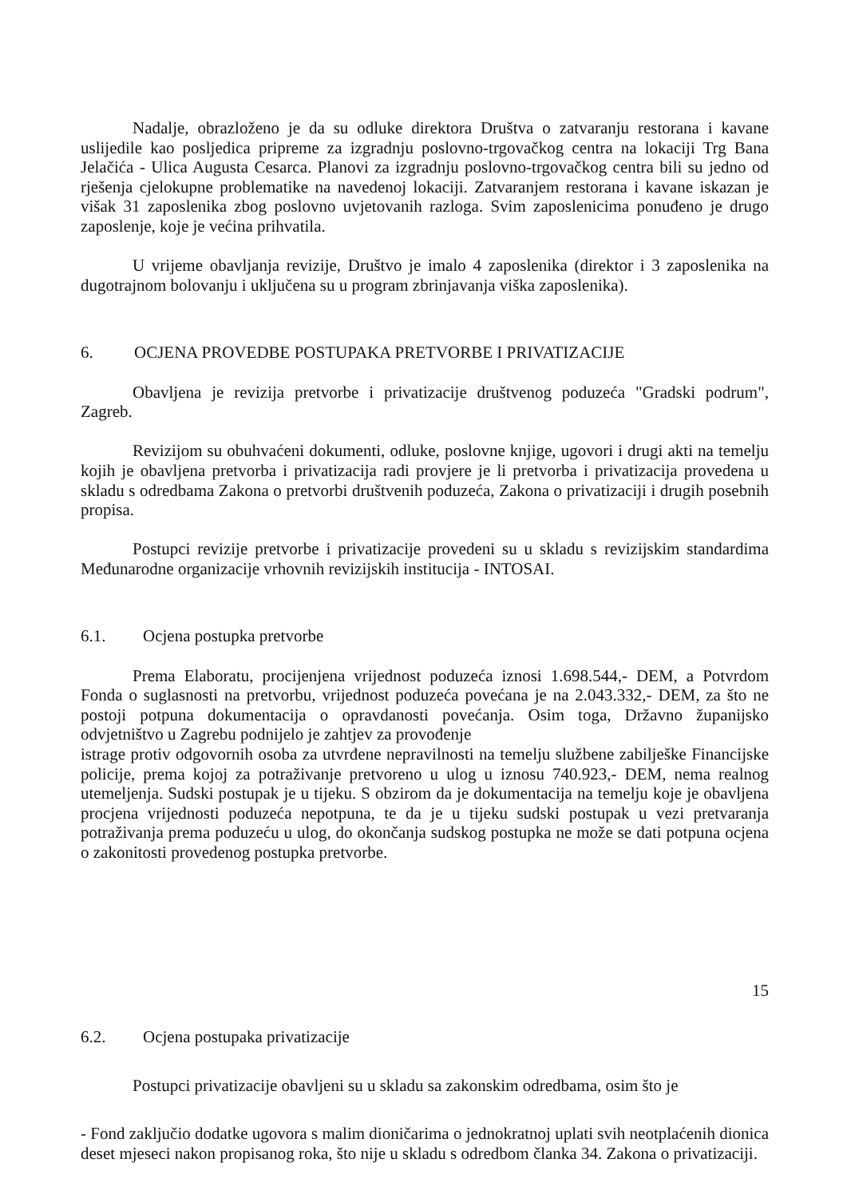Nadalje, obrazloženo je da su odluke direktora Društva o zatvaranju restorana i kavane uslijedile kao posljedica pripreme za izgradnju poslovno-trgovačkog centra na lokaciji Trg Bana Jelačića - Ulica Augusta Cesarca. Planovi za izgradnju poslovno-trgovačkog centra bili su jedno od rješenja cjelokupne problematike na navedenoj lokaciji. Zatvaranjem restorana i kavane iskazan je višak 31 zaposlenika zbog poslovno uvjetovanih razloga. Svim zaposlenicima ponuđeno je drugo zaposlenje, koje je većina prihvatila.
U vrijeme obavljanja revizije, Društvo je imalo 4 zaposlenika (direktor i 3 zaposlenika na dugotrajnom bolovanju i uključena su u program zbrinjavanja viška zaposlenika).
6. OCJENA PROVEDBE POSTUPAKA PRETVORBE I PRIVATIZACIJE
Obavljena je revizija pretvorbe i privatizacije društvenog poduzeća "Gradski podrum", Zagreb.
Revizijom su obuhvaćeni dokumenti, odluke, poslovne knjige, ugovori i drugi akti na temelju kojih je obavljena pretvorba i privatizacija radi provjere je li pretvorba i privatizacija provedena u skladu s odredbama Zakona o pretvorbi društvenih poduzeća, Zakona o privatizaciji i drugih posebnih propisa.
Postupci revizije pretvorbe i privatizacije provedeni su u skladu s revizijskim standardima Međunarodne organizacije vrhovnih revizijskih institucija - INTOSAI.
6.1. Ocjena postupka pretvorbe
Prema Elaboratu, procijenjena vrijednost poduzeća iznosi 1.698.544,- DEM, a Potvrdom Fonda o suglasnosti na pretvorbu, vrijednost poduzeća povećana je na 2.043.332,- DEM, za što ne postoji potpuna dokumentacija o opravdanosti povećanja. Osim toga, Državno županijsko odvjetništvo u Zagrebu podnijelo je zahtjev za provođenje
istrage protiv odgovornih osoba za utvrđene nepravilnosti na temelju službene zabilješke Financijske policije, prema kojoj za potraživanje pretvoreno u ulog u iznosu 740.923,- DEM, nema realnog utemeljenja. Sudski postupak je u tijeku. S obzirom da je dokumentacija na temelju koje je obavljena procjena vrijednosti poduzeća nepotpuna, te da je u tijeku sudski postupak u vezi pretvaranja potraživanja prema poduzeću u ulog, do okončanja sudskog postupka ne može se dati potpuna ocjena o zakonitosti provedenog postupka pretvorbe.
15
6.2. Ocjena postupaka privatizacije
Postupci privatizacije obavljeni su u skladu sa zakonskim odredbama, osim što je
- Fond zaključio dodatke ugovora s malim dioničarima o jednokratnoj uplati svih neotplaćenih dionica deset mjeseci nakon propisanog roka, što nije u skladu s odredbom članka 34. Zakona o privatizaciji.